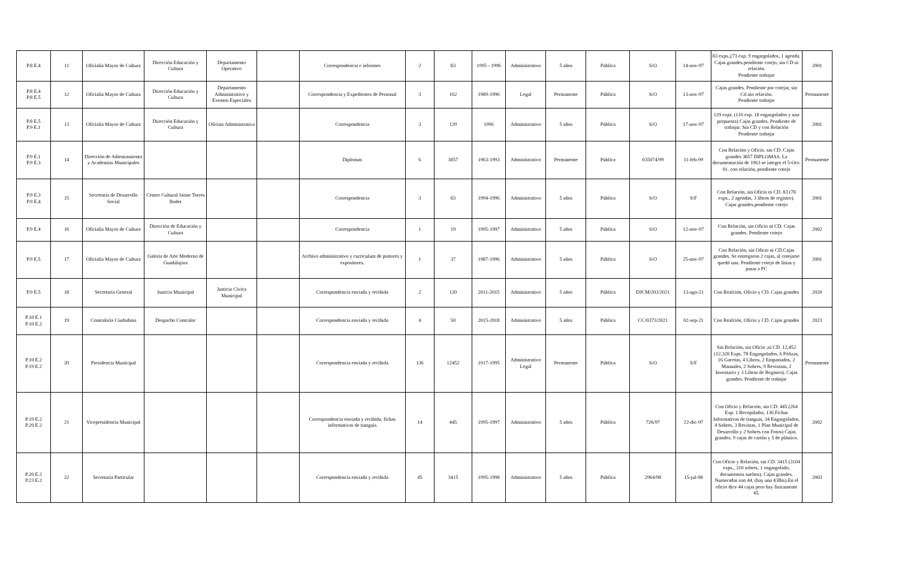| P.8 E.4 | 11 | Oficialía Mayor de Cultura | Dirección Educación y Cultura | Departamento Operativo | | Correspondencia e informes | 2 | 83 | 1995 - 1996 | Administrativo | 5 años | Pública | S/O | 14-nov-97 | 83 exps.,(73 exp. 9 engargolados, 1 agenda. Cajas grandes.pendiente cotejo, sin CD ni relación. Pendiente trabajar | 2001 |
| P.8 E.4 P.8 E.5 | 12 | Oficialía Mayor de Cultura | Dirección Educación y Cultura | Departamento Administrativo y Eventos Especiales | | Correspondencia y Expedientes de Personal | 3 | 162 | 1989-1996 | Legal | Permanente | Pública | S/O | 13-nov-97 | Cajas grandes. Pendiente por cotejar, sin Cd nio relación. Pendiente trabajar | Permanente |
| P.8 E.5 P.9 E.1 | 13 | Oficialía Mayor de Cultura | Dirección Educación y Cultura | Oficina Administrativa | | Correspondencia | 3 | 129 | 1996 | Administrativo | 5 años | Pública | S/O | 17-nov-97 | 129 exps. (110 exp. 18 engargolados y una propuesta) Cajas grandes. Pendiente de trabajar. Sin CD y con Relación Pendiente trabajar | 2001 |
| P.9 E.1 P.9 E.3 | 14 | Dirección de Adiestramiento y Academias Municipales | | | | Diplomas | 6 | 3857 | 1963-1993 | Administrativo | Permanente | Pública | 035074/99 | 11-feb-99 | Con Relación y Oficio, sin CD. Cajas grandes 3857 DIPLOMAS. La documentación de 1963 se integro el 5-Oct-01. con relación, pendiente cotejo | Permanente |
| P.9 E.3 P.9 E.4 | 15 | Secretaría de Desarrollo Social | Centro Cultural Jaime Torres Bodet | | | Correspondencia | 3 | 83 | 1994-1996 | Administrativo | 5 años | Pública | S/O | S/F | Con Relación, sin Oficio ni CD. 83 (78 exps., 2 agendas, 3 libros de registro). Cajas grandes.pendiente cotejo | 2001 |
| P.9 E.4 | 16 | Oficialía Mayor de Cultura | Dirección de Educación y Cultura | | | Correspondencia | 1 | 19 | 1995-1997 | Administrativo | 5 años | Pública | S/O | 12-nov-97 | Con Relación, sin Oficio ni CD. Cajas grandes. Pendiente cotejo | 2002 |
| P.9 E.5 | 17 | Oficialía Mayor de Cultura | Galería de Arte Moderno de Guadalajara | | | Archivo administrativo y curriculum de pintores y expositores. | 1 | 37 | 1987-1996 | Administrativo | 5 años | Pública | S/O | 25-nov-97 | Con Relación, sin Oficio ni CD.Cajas grandes. Se entregaron 2 cajas, al cotejarse quedó una. Pendiente cotejo de listas y pasar a PC | 2001 |
| P.9 E.5 | 18 | Secretaría General | Justicia Municipal | Justicia Cívica Municipal | | Correspondencia enviada y recibida | 2 | 120 | 2011-2015 | Administrativo | 5 años | Pública | DJCM/203/2021 | 13-ago-21 | Con Realción, Oficio y CD. Cajas grandes | 2020 |
| P.10 E.1 P.10 E.2 | 19 | Contraloría Ciudadana | Despacho Contralor | | | Correspondencia enviada y recibida | 4 | 50 | 2015-2018 | Administrativo | 5 años | Pública | CC/0373/2021 | 02-sep-21 | Con Realción, Oficio y CD. Cajas grandes | 2023 |
| P.10 E.2 P.19 E.2 | 20 | Presidencia Municipal | | | | Correspondencia enviada y recibida | 136 | 12452 | 1917-1995 | Administrativo Legal | Permanente | Pública | S/O | S/F | Sin Relación, sin Oficio ,ni CD. 12,452 (12,328 Exps. 78 Engargolados, 6 Pólizas, 16 Gacetas, 4 Libros, 2 Empastados, 2 Manuales, 2 Sobres, 9 Revistaas, 2 Inventario y 3 Libros de Registro). Cajas grandes. Pendiente de trabajar | Permanente |
| P.19 E.2 P.20 E.2 | 21 | Vicepresidencia Municipal | | | | Correspondencia enviada y recibida, fichas informativas de tianguis | 14 | 445 | 1995-1997 | Administrativo | 5 años | Pública | 726/97 | 22-dic-97 | Con Oficio y Relación, sin CD. 445 (264 Exp. 1 Recopilador, 136 Fichas Informativas de tianguis, 34 Engargolados, 4 Sobres, 3 Revistas, 1 Plan Municipal de Desarrollo y 2 Sobres con Fotos) Cajas grandes. 9 cajas de cartón y 5 de plástico. | 2002 |
| P.20 E.2 P.23 E.2 | 22 | Secretaría Particular | | | | Correspondencia enviada y recibida | 45 | 3415 | 1995-1998 | Administrativo | 5 años | Pública | 2964/98 | 15-jul-98 | Con Oficio y Relación, sin CD. 3415 (3104 exps., 310 sobres, 1 engargolado, documentos sueltos). Cajas grandes. Numeradas son 44, (hay una 43Bis).En el oficio dice 44 cajas pero hay fisicamente 45. | 2003 |